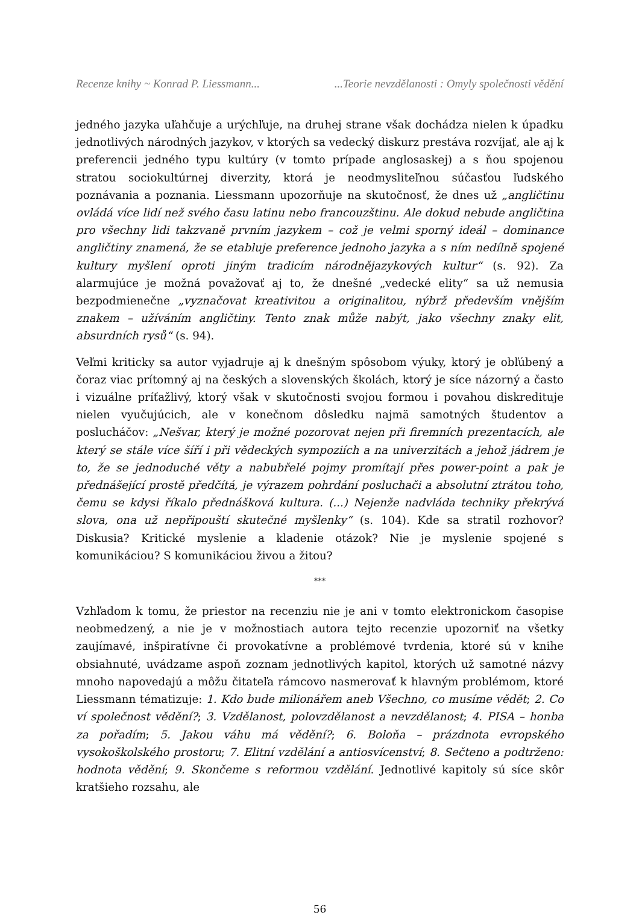Recenze knihy ~ Konrad P. Liessmann... ...Teorie nevzdělanosti : Omyly společnosti vědění
jedného jazyka uľahčuje a urýchľuje, na druhej strane však dochádza nielen k úpadku jednotlivých národných jazykov, v ktorých sa vedecký diskurz prestáva rozvíjať, ale aj k preferencii jedného typu kultúry (v tomto prípade anglosaskej) a s ňou spojenou stratou sociokultúrnej diverzity, ktorá je neodmysliteľnou súčasťou ľudského poznávania a poznania. Liessmann upozorňuje na skutočnosť, že dnes už „angličtinu ovládá více lidí než svého času latinu nebo francouzštinu. Ale dokud nebude angličtina pro všechny lidi takzvaně prvním jazykem – což je velmi sporný ideál – dominance angličtiny znamená, že se etabluje preference jednoho jazyka a s ním nedílně spojené kultury myšlení oproti jiným tradicím národnějazykových kultur“ (s. 92). Za alarmujúce je možná považovať aj to, že dnešné „vedecké elity“ sa už nemusia bezpodmienečne „vyznačovat kreativitou a originalitou, nýbrž především vnějším znakem – užíváním angličtiny. Tento znak může nabýt, jako všechny znaky elit, absurdních rysů“ (s. 94).
Veľmi kriticky sa autor vyjadruje aj k dnešným spôsobom výuky, ktorý je obľúbený a čoraz viac prítomný aj na českých a slovenských školách, ktorý je síce názorný a často i vizuálne príťažlivý, ktorý však v skutočnosti svojou formou i povahou diskredituje nielen vyučujúcich, ale v konečnom dôsledku najmä samotných študentov a poslucháčov: „Nešvar, který je možné pozorovat nejen při firemních prezentacích, ale který se stále více šíří i při vědeckých sympoziích a na univerzitách a jehož jádrem je to, že se jednoduché věty a nabubřelé pojmy promítají přes power-point a pak je přednášející prostě předčítá, je výrazem pohrdání posluchači a absolutní ztrátou toho, čemu se kdysi říkalo přednášková kultura. (...) Nejenže nadvláda techniky překrývá slova, ona už nepřipouští skutečné myšlenky“ (s. 104). Kde sa stratil rozhovor? Diskusia? Kritické myslenie a kladenie otázok? Nie je myslenie spojené s komunikáciou? S komunikáciou živou a žitou?
***
Vzhľadom k tomu, že priestor na recenziu nie je ani v tomto elektronickom časopise neobmedzený, a nie je v možnostiach autora tejto recenzie upozorniť na všetky zaujímavé, inšpiratívne či provokatívne a problémové tvrdenia, ktoré sú v knihe obsiahnuté, uvádzame aspoň zoznam jednotlivých kapitol, ktorých už samotné názvy mnoho napovedajú a môžu čitateľa rámcovo nasmerovať k hlavným problémom, ktoré Liessmann tématizuje: 1. Kdo bude milionářem aneb Všechno, co musíme vědět; 2. Co ví společnost vědění?; 3. Vzdělanost, polovzdělanost a nevzdělanost; 4. PISA – honba za pořadím; 5. Jakou váhu má vědění?; 6. Boloňa – prázdnota evropského vysokoškolského prostoru; 7. Elitní vzdělání a antiosvícenství; 8. Sečteno a podtrženo: hodnota vědění; 9. Skončeme s reformou vzdělání. Jednotlivé kapitoly sú síce skôr kratšieho rozsahu, ale
56